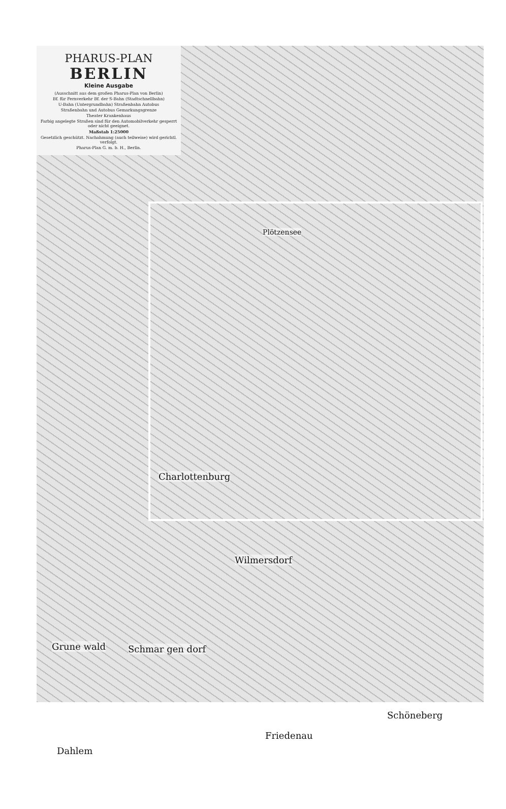PHARUS-PLAN
BERLIN
Kleine Ausgabe
(Ausschnitt aus dem großen Pharus-Plan von Berlin)
Bf. für Fernverkehr Bf. der S-Bahn (Stadtschnellbahn)
U-Bahn (Untergrundbahn) Straßenbahn Autobus
Straßenbahn und Autobus Gemarkungsgrenze
Theater Krankenhaus
Farbig angelegte Straßen sind für den Automobilverkehr gesperrt oder nicht geeignet.
Maßstab 1:25000
Gesetzlich geschützt. Nachahmung (auch teilweise) wird gerichtl. verfolgt.
Pharus-Plan G. m. b. H., Berlin.
Plötzensee
Charlottenburg
Wilmersdorf
Grune wald Schmar gen dorf
Schöneberg
Friedenau
Dahlem